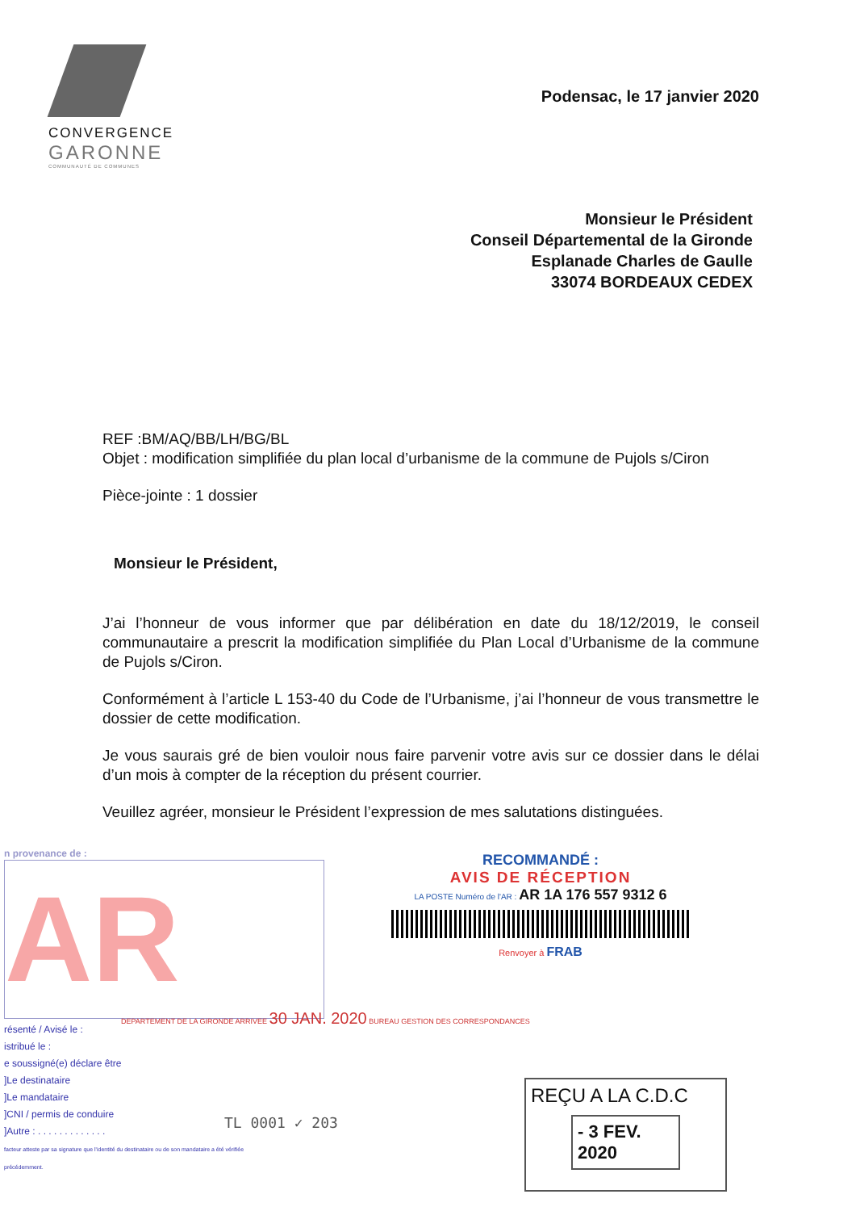CONVERGENCE
GARONNE
COMMUNAUTÉ DE COMMUNES
Podensac, le 17 janvier 2020
Monsieur le Président
Conseil Départemental de la Gironde
Esplanade Charles de Gaulle
33074 BORDEAUX CEDEX
REF :BM/AQ/BB/LH/BG/BL
Objet : modification simplifiée du plan local d’urbanisme de la commune de Pujols s/Ciron
Pièce-jointe : 1 dossier
Monsieur le Président,
J’ai l’honneur de vous informer que par délibération en date du 18/12/2019, le conseil communautaire a prescrit la modification simplifiée du Plan Local d’Urbanisme de la commune de Pujols s/Ciron.
Conformément à l’article L 153-40 du Code de l’Urbanisme, j’ai l’honneur de vous transmettre le dossier de cette modification.
Je vous saurais gré de bien vouloir nous faire parvenir votre avis sur ce dossier dans le délai d’un mois à compter de la réception du présent courrier.
Veuillez agréer, monsieur le Président l’expression de mes salutations distinguées.
n provenance de :
AR
DEPARTEMENT DE LA GIRONDE ARRIVEE 30 JAN. 2020 BUREAU GESTION DES CORRESPONDANCES
résenté / Avisé le :
istribué le :
e soussigné(e) déclare être
]Le destinataire
]Le mandataire
]CNI / permis de conduire
]Autre : . . . . . . . . . . . . .
facteur atteste par sa signature que l'identité du destinataire ou de son mandataire a été vérifiée précédemment.
RECOMMANDÉ :
AVIS DE RÉCEPTION
LA POSTE Numéro de l'AR : AR 1A 176 557 9312 6
Renvoyer à FRAB
TL 0001 ✓ 203
REÇU A LA C.D.C
- 3 FEV. 2020